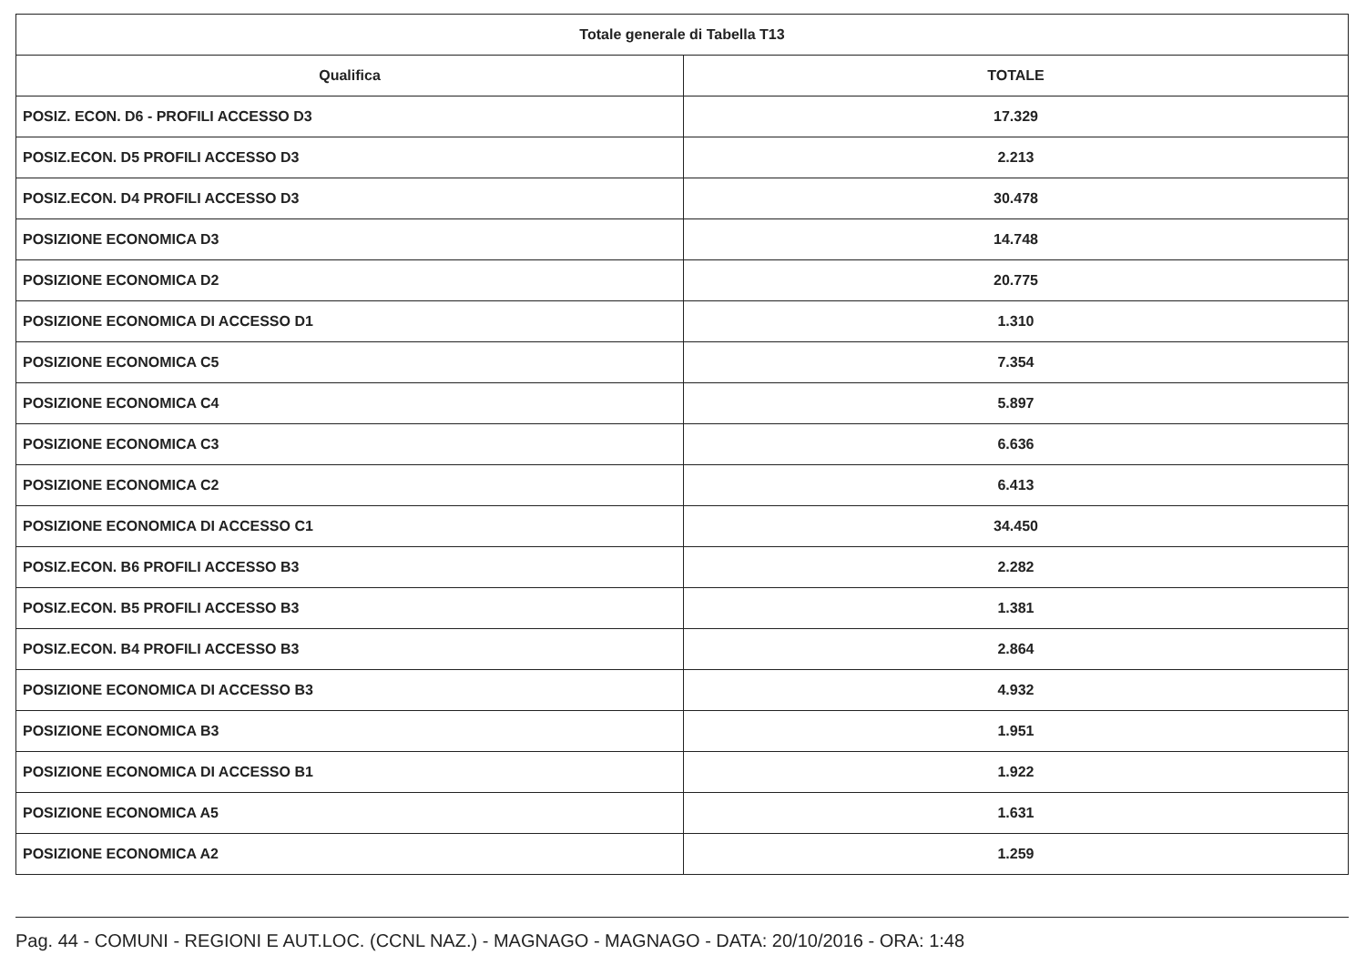| Totale generale di Tabella T13 | |
| --- | --- |
| Qualifica | TOTALE |
| POSIZ. ECON. D6 - PROFILI ACCESSO D3 | 17.329 |
| POSIZ.ECON. D5 PROFILI ACCESSO D3 | 2.213 |
| POSIZ.ECON. D4 PROFILI ACCESSO D3 | 30.478 |
| POSIZIONE ECONOMICA D3 | 14.748 |
| POSIZIONE ECONOMICA D2 | 20.775 |
| POSIZIONE ECONOMICA DI ACCESSO D1 | 1.310 |
| POSIZIONE ECONOMICA C5 | 7.354 |
| POSIZIONE ECONOMICA C4 | 5.897 |
| POSIZIONE ECONOMICA C3 | 6.636 |
| POSIZIONE ECONOMICA C2 | 6.413 |
| POSIZIONE ECONOMICA DI ACCESSO C1 | 34.450 |
| POSIZ.ECON. B6 PROFILI ACCESSO B3 | 2.282 |
| POSIZ.ECON. B5 PROFILI ACCESSO B3 | 1.381 |
| POSIZ.ECON. B4 PROFILI ACCESSO B3 | 2.864 |
| POSIZIONE ECONOMICA DI ACCESSO B3 | 4.932 |
| POSIZIONE ECONOMICA B3 | 1.951 |
| POSIZIONE ECONOMICA DI ACCESSO B1 | 1.922 |
| POSIZIONE ECONOMICA A5 | 1.631 |
| POSIZIONE ECONOMICA A2 | 1.259 |
Pag. 44 - COMUNI - REGIONI E AUT.LOC. (CCNL NAZ.) - MAGNAGO - MAGNAGO - DATA: 20/10/2016 - ORA: 1:48